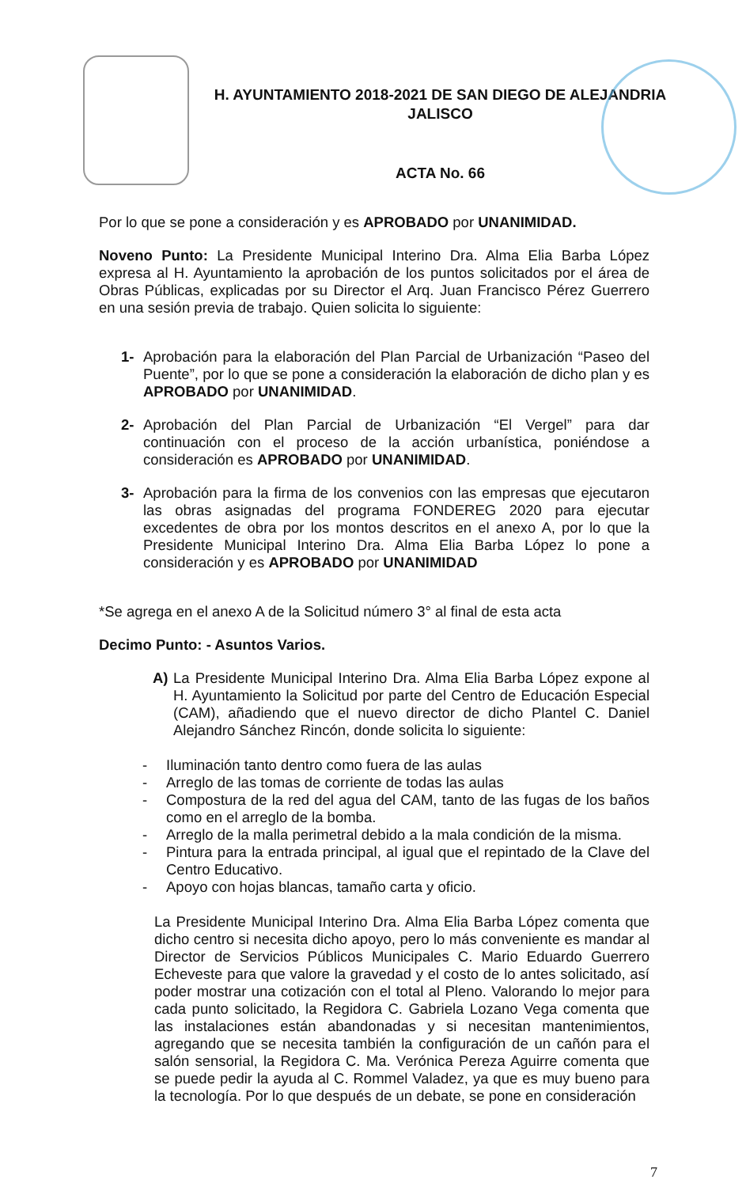H. AYUNTAMIENTO 2018-2021 DE SAN DIEGO DE ALEJANDRIA
JALISCO
ACTA No. 66
Por lo que se pone a consideración y es APROBADO por UNANIMIDAD.
Noveno Punto: La Presidente Municipal Interino Dra. Alma Elia Barba López expresa al H. Ayuntamiento la aprobación de los puntos solicitados por el área de Obras Públicas, explicadas por su Director el Arq. Juan Francisco Pérez Guerrero en una sesión previa de trabajo. Quien solicita lo siguiente:
1- Aprobación para la elaboración del Plan Parcial de Urbanización “Paseo del Puente”, por lo que se pone a consideración la elaboración de dicho plan y es APROBADO por UNANIMIDAD.
2- Aprobación del Plan Parcial de Urbanización “El Vergel” para dar continuación con el proceso de la acción urbanística, poniéndose a consideración es APROBADO por UNANIMIDAD.
3- Aprobación para la firma de los convenios con las empresas que ejecutaron las obras asignadas del programa FONDEREG 2020 para ejecutar excedentes de obra por los montos descritos en el anexo A, por lo que la Presidente Municipal Interino Dra. Alma Elia Barba López lo pone a consideración y es APROBADO por UNANIMIDAD
*Se agrega en el anexo A de la Solicitud número 3° al final de esta acta
Decimo Punto: - Asuntos Varios.
A) La Presidente Municipal Interino Dra. Alma Elia Barba López expone al H. Ayuntamiento la Solicitud por parte del Centro de Educación Especial (CAM), añadiendo que el nuevo director de dicho Plantel C. Daniel Alejandro Sánchez Rincón, donde solicita lo siguiente:
- Iluminación tanto dentro como fuera de las aulas
- Arreglo de las tomas de corriente de todas las aulas
- Compostura de la red del agua del CAM, tanto de las fugas de los baños como en el arreglo de la bomba.
- Arreglo de la malla perimetral debido a la mala condición de la misma.
- Pintura para la entrada principal, al igual que el repintado de la Clave del Centro Educativo.
- Apoyo con hojas blancas, tamaño carta y oficio.
La Presidente Municipal Interino Dra. Alma Elia Barba López comenta que dicho centro si necesita dicho apoyo, pero lo más conveniente es mandar al Director de Servicios Públicos Municipales C. Mario Eduardo Guerrero Echeveste para que valore la gravedad y el costo de lo antes solicitado, así poder mostrar una cotización con el total al Pleno. Valorando lo mejor para cada punto solicitado, la Regidora C. Gabriela Lozano Vega comenta que las instalaciones están abandonadas y si necesitan mantenimientos, agregando que se necesita también la configuración de un cañón para el salón sensorial, la Regidora C. Ma. Verónica Pereza Aguirre comenta que se puede pedir la ayuda al C. Rommel Valadez, ya que es muy bueno para la tecnología. Por lo que después de un debate, se pone en consideración
7